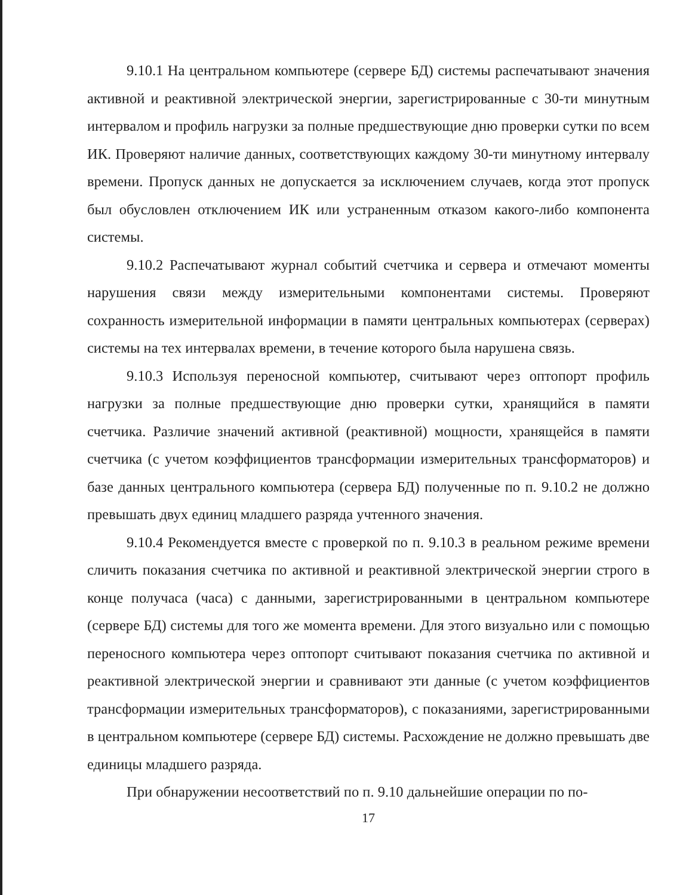9.10.1 На центральном компьютере (сервере БД) системы распечатывают значения активной и реактивной электрической энергии, зарегистрированные с 30-ти минутным интервалом и профиль нагрузки за полные предшествующие дню проверки сутки по всем ИК. Проверяют наличие данных, соответствующих каждому 30-ти минутному интервалу времени. Пропуск данных не допускается за исключением случаев, когда этот пропуск был обусловлен отключением ИК или устраненным отказом какого-либо компонента системы.
9.10.2 Распечатывают журнал событий счетчика и сервера и отмечают моменты нарушения связи между измерительными компонентами системы. Проверяют сохранность измерительной информации в памяти центральных компьютерах (серверах) системы на тех интервалах времени, в течение которого была нарушена связь.
9.10.3 Используя переносной компьютер, считывают через оптопорт профиль нагрузки за полные предшествующие дню проверки сутки, хранящийся в памяти счетчика. Различие значений активной (реактивной) мощности, хранящейся в памяти счетчика (с учетом коэффициентов трансформации измерительных трансформаторов) и базе данных центрального компьютера (сервера БД) полученные по п. 9.10.2 не должно превышать двух единиц младшего разряда учтенного значения.
9.10.4 Рекомендуется вместе с проверкой по п. 9.10.3 в реальном режиме времени сличить показания счетчика по активной и реактивной электрической энергии строго в конце получаса (часа) с данными, зарегистрированными в центральном компьютере (сервере БД) системы для того же момента времени. Для этого визуально или с помощью переносного компьютера через оптопорт считывают показания счетчика по активной и реактивной электрической энергии и сравнивают эти данные (с учетом коэффициентов трансформации измерительных трансформаторов), с показаниями, зарегистрированными в центральном компьютере (сервере БД) системы. Расхождение не должно превышать две единицы младшего разряда.
При обнаружении несоответствий по п. 9.10 дальнейшие операции по по-
17